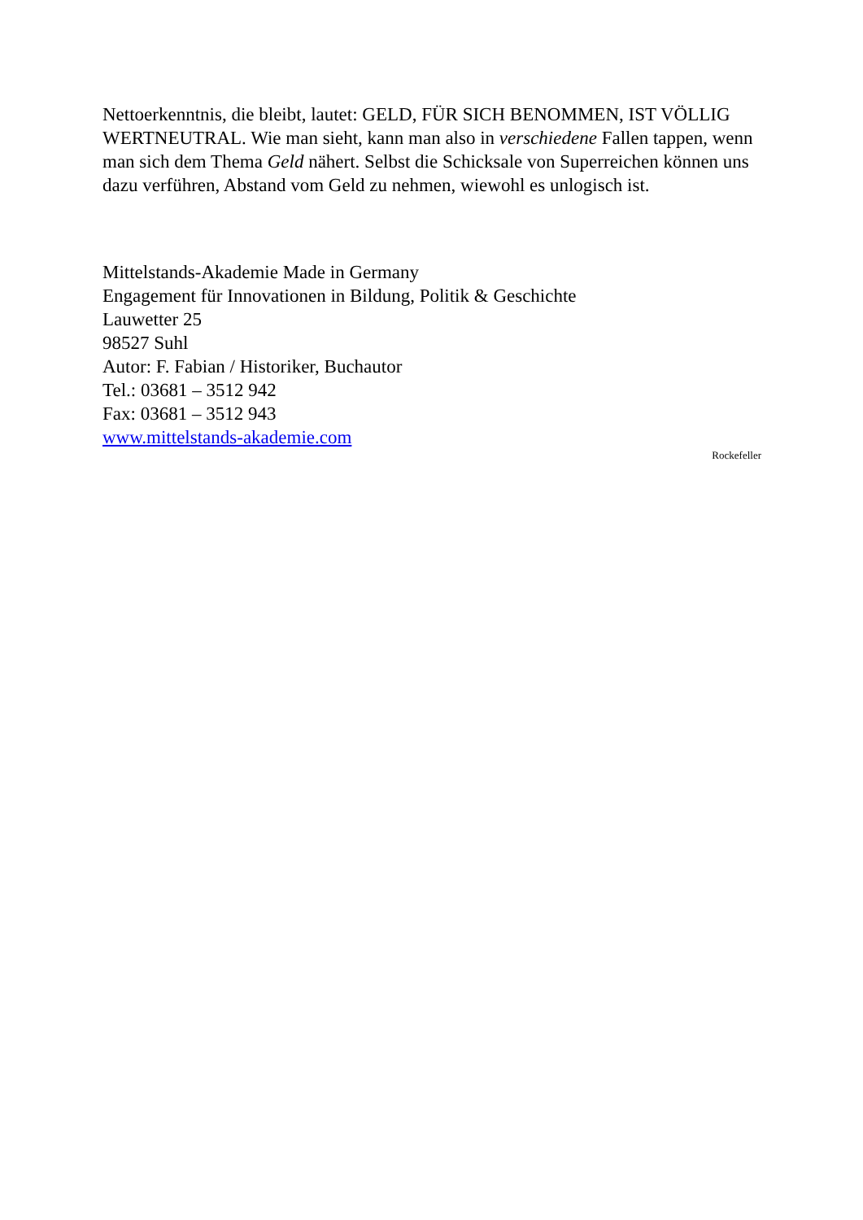Nettoerkenntnis, die bleibt, lautet: GELD, FÜR SICH BENOMMEN, IST VÖLLIG WERTNEUTRAL. Wie man sieht, kann man also in verschiedene Fallen tappen, wenn man sich dem Thema Geld nähert. Selbst die Schicksale von Superreichen können uns dazu verführen, Abstand vom Geld zu nehmen, wiewohl es unlogisch ist.
Mittelstands-Akademie Made in Germany
Engagement für Innovationen in Bildung, Politik & Geschichte
Lauwetter 25
98527 Suhl
Autor: F. Fabian / Historiker, Buchautor
Tel.: 03681 – 3512 942
Fax: 03681 – 3512 943
www.mittelstands-akademie.com
Rockefeller